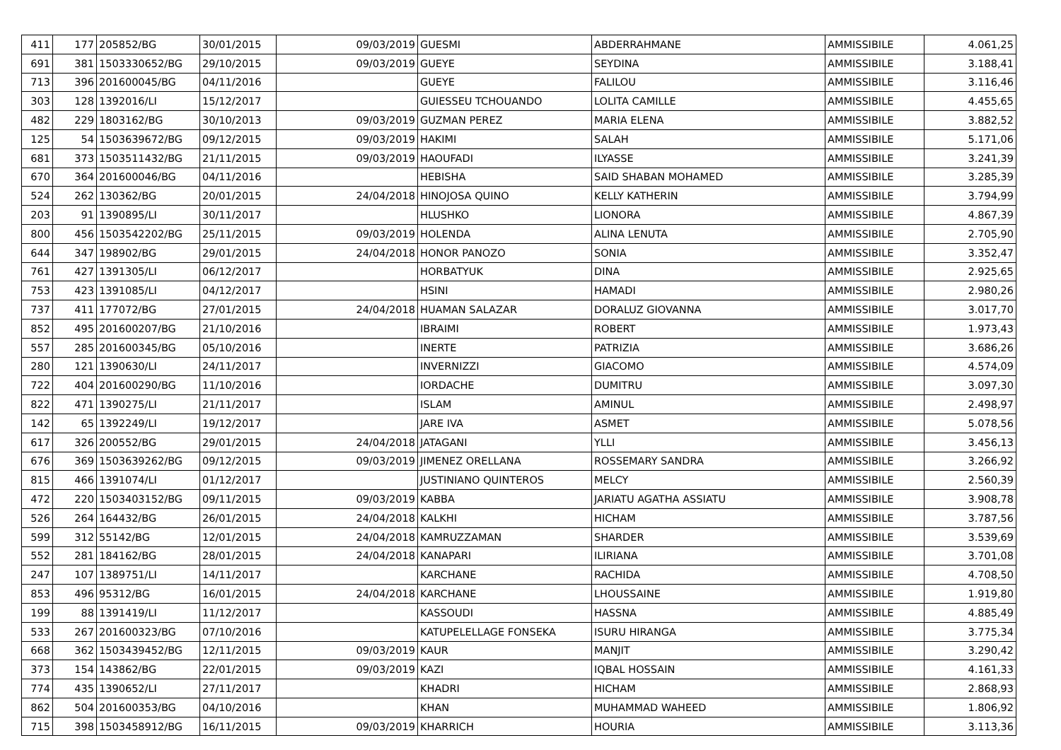| 411 | 177 | 205852/BG | 30/01/2015 | 09/03/2019 | GUESMI | ABDERRAHMANE | AMMISSIBILE | 4.061,25 |
| 691 | 381 | 1503330652/BG | 29/10/2015 | 09/03/2019 | GUEYE | SEYDINA | AMMISSIBILE | 3.188,41 |
| 713 | 396 | 201600045/BG | 04/11/2016 | | GUEYE | FALILOU | AMMISSIBILE | 3.116,46 |
| 303 | 128 | 1392016/LI | 15/12/2017 | | GUIESSEU TCHOUANDO | LOLITA CAMILLE | AMMISSIBILE | 4.455,65 |
| 482 | 229 | 1803162/BG | 30/10/2013 | 09/03/2019 | GUZMAN PEREZ | MARIA ELENA | AMMISSIBILE | 3.882,52 |
| 125 | 54 | 1503639672/BG | 09/12/2015 | 09/03/2019 | HAKIMI | SALAH | AMMISSIBILE | 5.171,06 |
| 681 | 373 | 1503511432/BG | 21/11/2015 | 09/03/2019 | HAOUFADI | ILYASSE | AMMISSIBILE | 3.241,39 |
| 670 | 364 | 201600046/BG | 04/11/2016 | | HEBISHA | SAID SHABAN MOHAMED | AMMISSIBILE | 3.285,39 |
| 524 | 262 | 130362/BG | 20/01/2015 | 24/04/2018 | HINOJOSA QUINO | KELLY KATHERIN | AMMISSIBILE | 3.794,99 |
| 203 | 91 | 1390895/LI | 30/11/2017 | | HLUSHKO | LIONORA | AMMISSIBILE | 4.867,39 |
| 800 | 456 | 1503542202/BG | 25/11/2015 | 09/03/2019 | HOLENDA | ALINA LENUTA | AMMISSIBILE | 2.705,90 |
| 644 | 347 | 198902/BG | 29/01/2015 | 24/04/2018 | HONOR PANOZO | SONIA | AMMISSIBILE | 3.352,47 |
| 761 | 427 | 1391305/LI | 06/12/2017 | | HORBATYUK | DINA | AMMISSIBILE | 2.925,65 |
| 753 | 423 | 1391085/LI | 04/12/2017 | | HSINI | HAMADI | AMMISSIBILE | 2.980,26 |
| 737 | 411 | 177072/BG | 27/01/2015 | 24/04/2018 | HUAMAN SALAZAR | DORALUZ GIOVANNA | AMMISSIBILE | 3.017,70 |
| 852 | 495 | 201600207/BG | 21/10/2016 | | IBRAIMI | ROBERT | AMMISSIBILE | 1.973,43 |
| 557 | 285 | 201600345/BG | 05/10/2016 | | INERTE | PATRIZIA | AMMISSIBILE | 3.686,26 |
| 280 | 121 | 1390630/LI | 24/11/2017 | | INVERNIZZI | GIACOMO | AMMISSIBILE | 4.574,09 |
| 722 | 404 | 201600290/BG | 11/10/2016 | | IORDACHE | DUMITRU | AMMISSIBILE | 3.097,30 |
| 822 | 471 | 1390275/LI | 21/11/2017 | | ISLAM | AMINUL | AMMISSIBILE | 2.498,97 |
| 142 | 65 | 1392249/LI | 19/12/2017 | | JARE IVA | ASMET | AMMISSIBILE | 5.078,56 |
| 617 | 326 | 200552/BG | 29/01/2015 | 24/04/2018 | JATAGANI | YLLI | AMMISSIBILE | 3.456,13 |
| 676 | 369 | 1503639262/BG | 09/12/2015 | 09/03/2019 | JIMENEZ ORELLANA | ROSSEMARY SANDRA | AMMISSIBILE | 3.266,92 |
| 815 | 466 | 1391074/LI | 01/12/2017 | | JUSTINIANO QUINTEROS | MELCY | AMMISSIBILE | 2.560,39 |
| 472 | 220 | 1503403152/BG | 09/11/2015 | 09/03/2019 | KABBA | JARIATU AGATHA ASSIATU | AMMISSIBILE | 3.908,78 |
| 526 | 264 | 164432/BG | 26/01/2015 | 24/04/2018 | KALKHI | HICHAM | AMMISSIBILE | 3.787,56 |
| 599 | 312 | 55142/BG | 12/01/2015 | 24/04/2018 | KAMRUZZAMAN | SHARDER | AMMISSIBILE | 3.539,69 |
| 552 | 281 | 184162/BG | 28/01/2015 | 24/04/2018 | KANAPARI | ILIRIANA | AMMISSIBILE | 3.701,08 |
| 247 | 107 | 1389751/LI | 14/11/2017 | | KARCHANE | RACHIDA | AMMISSIBILE | 4.708,50 |
| 853 | 496 | 95312/BG | 16/01/2015 | 24/04/2018 | KARCHANE | LHOUSSAINE | AMMISSIBILE | 1.919,80 |
| 199 | 88 | 1391419/LI | 11/12/2017 | | KASSOUDI | HASSNA | AMMISSIBILE | 4.885,49 |
| 533 | 267 | 201600323/BG | 07/10/2016 | | KATUPELELLAGE FONSEKA | ISURU HIRANGA | AMMISSIBILE | 3.775,34 |
| 668 | 362 | 1503439452/BG | 12/11/2015 | 09/03/2019 | KAUR | MANJIT | AMMISSIBILE | 3.290,42 |
| 373 | 154 | 143862/BG | 22/01/2015 | 09/03/2019 | KAZI | IQBAL HOSSAIN | AMMISSIBILE | 4.161,33 |
| 774 | 435 | 1390652/LI | 27/11/2017 | | KHADRI | HICHAM | AMMISSIBILE | 2.868,93 |
| 862 | 504 | 201600353/BG | 04/10/2016 | | KHAN | MUHAMMAD WAHEED | AMMISSIBILE | 1.806,92 |
| 715 | 398 | 1503458912/BG | 16/11/2015 | 09/03/2019 | KHARRICH | HOURIA | AMMISSIBILE | 3.113,36 |